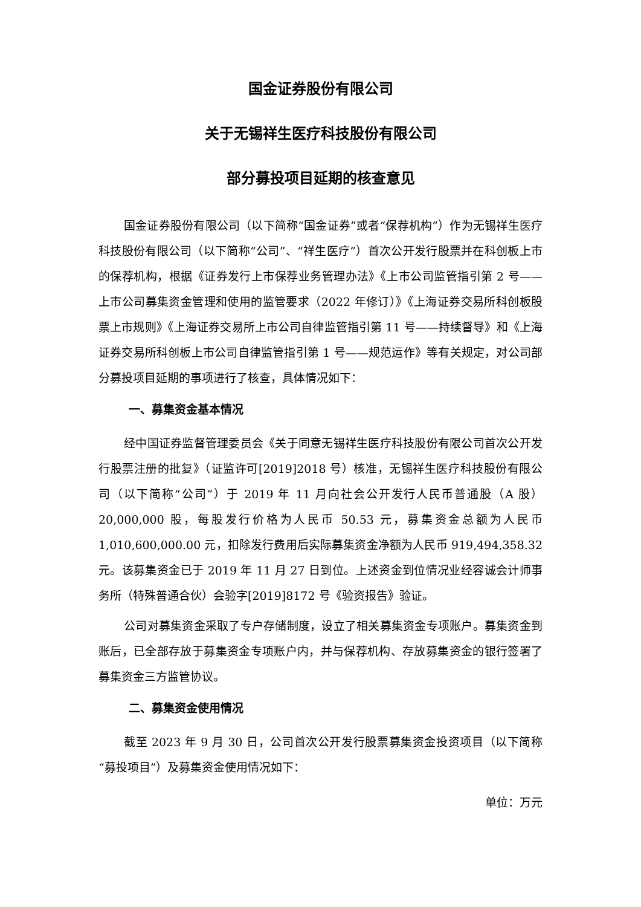国金证券股份有限公司
关于无锡祥生医疗科技股份有限公司
部分募投项目延期的核查意见
国金证券股份有限公司（以下简称“国金证券”或者“保荐机构”）作为无锡祥生医疗科技股份有限公司（以下简称“公司”、“祥生医疗”）首次公开发行股票并在科创板上市的保荐机构，根据《证券发行上市保荐业务管理办法》《上市公司监管指引第 2 号——上市公司募集资金管理和使用的监管要求（2022 年修订）》《上海证券交易所科创板股票上市规则》《上海证券交易所上市公司自律监管指引第 11 号——持续督导》和《上海证券交易所科创板上市公司自律监管指引第 1 号——规范运作》等有关规定，对公司部分募投项目延期的事项进行了核查，具体情况如下：
一、募集资金基本情况
经中国证券监督管理委员会《关于同意无锡祥生医疗科技股份有限公司首次公开发行股票注册的批复》（证监许可[2019]2018 号）核准，无锡祥生医疗科技股份有限公司（以下简称“公司”）于 2019 年 11 月向社会公开发行人民币普通股（A 股）20,000,000 股，每股发行价格为人民币 50.53 元，募集资金总额为人民币 1,010,600,000.00 元，扣除发行费用后实际募集资金净额为人民币 919,494,358.32 元。该募集资金已于 2019 年 11 月 27 日到位。上述资金到位情况业经容诚会计师事务所（特殊普通合伙）会验字[2019]8172 号《验资报告》验证。
公司对募集资金采取了专户存储制度，设立了相关募集资金专项账户。募集资金到账后，已全部存放于募集资金专项账户内，并与保荐机构、存放募集资金的银行签署了募集资金三方监管协议。
二、募集资金使用情况
截至 2023 年 9 月 30 日，公司首次公开发行股票募集资金投资项目（以下简称“募投项目”）及募集资金使用情况如下：
单位：万元